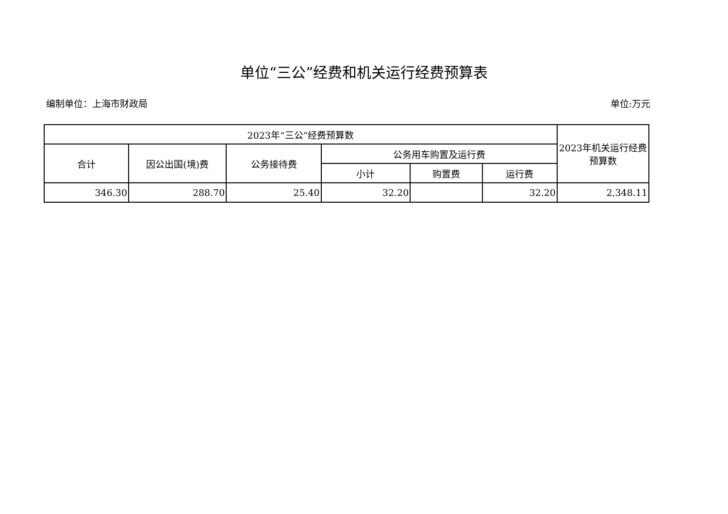单位“三公”经费和机关运行经费预算表
编制单位：上海市财政局 单位:万元
| 2023年“三公”经费预算数 | | | | | | 2023年机关运行经费预算数 |
| --- | --- | --- | --- | --- | --- | --- |
| 合计 | 因公出国(境)费 | 公务接待费 | 公务用车购置及运行费 | | | |
| | | | 小计 | 购置费 | 运行费 | |
| 346.30 | 288.70 | 25.40 | 32.20 | | 32.20 | 2,348.11 |